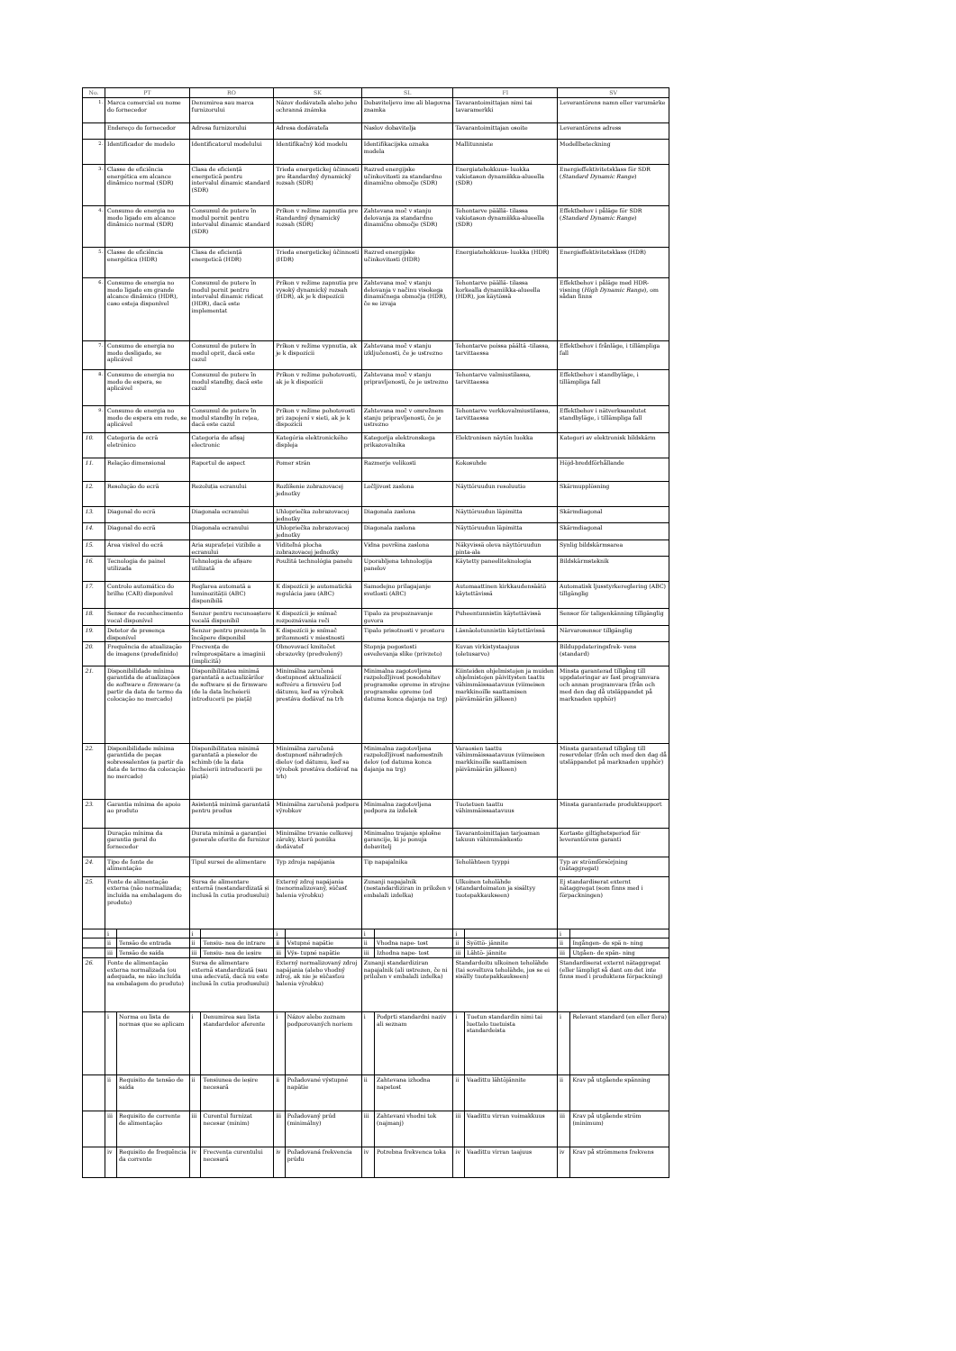| No. | PT | | RO | | SK | | SL | | FI | | SV | |
| --- | --- | --- | --- | --- | --- | --- | --- | --- | --- | --- | --- | --- |
| 1. | Marca comercial ou nome do fornecedor | | Denumirea sau marca furnizorului | | Názov dodávateľa alebo jeho ochranná známka | | Dobaviteljevo ime ali blagovna znamka | | Tavarantoimittajan nimi tai tavaramerkki | | Leverantörens namn eller varumärke | |
| | Endereço do fornecedor | | Adresa furnizorului | | Adresa dodávateľa | | Naslov dobavitelja | | Tavarantoimittajan osoite | | Leverantörens adress | |
| 2. | Identificador de modelo | | Identificatorul modelului | | Identifikačný kód modelu | | Identifikacijska oznaka modela | | Mallitunniste | | Modellbeteckning | |
| 3. | Classe de eficiência energética em alcance dinâmico normal (SDR) | | Clasa de eficiență energetică pentru intervalul dinamic standard (SDR) | | Trieda energetickej účinnosti pre štandardný dynamický rozsah (SDR) | | Razred energijske učinkovitosti za standardno dinamično območje (SDR) | | Energiatehokkuus- luokka vakiotason dynamiikka-alueella (SDR) | | Energieffektivitetsklass för SDR ( Standard Dynamic Range ) | |
| 4. | Consumo de energia no modo ligado em alcance dinâmico normal (SDR) | | Consumul de putere în modul pornit pentru intervalul dinamic standard (SDR) | | Príkon v režime zapnutia pre štandardný dynamický rozsah (SDR) | | Zahtevana moč v stanju delovanja za standardno dinamično območje (SDR) | | Tehontarve päällä- tilassa vakiotason dynamiikka-alueella (SDR) | | Effektbehov i påläge för SDR ( Standard Dynamic Range ) | |
| 5. | Classe de eficiência energética (HDR) | | Clasa de eficiență energetică (HDR) | | Trieda energetickej účinnosti (HDR) | | Razred energijske učinkovitosti (HDR) | | Energiatehokkuus- luokka (HDR) | | Energieffektivitetsklass (HDR) | |
| 6. | Consumo de energia no modo ligado em grande alcance dinâmico (HDR), caso esteja disponível | | Consumul de putere în modul pornit pentru intervalul dinamic ridicat (HDR), dacă este implementat | | Príkon v režime zapnutia pre vysoký dynamický rozsah (HDR), ak je k dispozícii | | Zahtevana moč v stanju delovanja v načinu visokega dinamičnega območja (HDR), če se izvaja | | Tehontarve päällä- tilassa korkealla dynamiikka-alueella (HDR), jos käytössä | | Effektbehov i påläge med HDR-visning ( High Dynamic Range ), om sådan finns | |
| 7. | Consumo de energia no modo desligado, se aplicável | | Consumul de putere în modul oprit, dacă este cazul | | Príkon v režime vypnutia, ak je k dispozícii | | Zahtevana moč v stanju izključenosti, če je ustrezno | | Tehontarve poissa päältä -tilassa, tarvittaessa | | Effektbehov i frånläge, i tillämpliga fall | |
| 8. | Consumo de energia no modo de espera, se aplicável | | Consumul de putere în modul standby, dacă este cazul | | Príkon v režime pohotovosti, ak je k dispozícii | | Zahtevana moč v stanju pripravljenosti, če je ustrezno | | Tehontarve valmiustilassa, tarvittaessa | | Effektbehov i standbyläge, i tillämpliga fall | |
| 9. | Consumo de energia no modo de espera em rede, se aplicável | | Consumul de putere în modul standby în rețea, dacă este cazul | | Príkon v režime pohotovosti pri zapojení v sieti, ak je k dispozícii | | Zahtevana moč v omrežnem stanju pripravljenosti, če je ustrezno | | Tehontarve verkkovalmiustilassa, tarvittaessa | | Effektbehov i nätverksanslutet standbyläge, i tillämpliga fall | |
| 10. | Categoria de ecrã eletrónico | | Categoria de afișaj electronic | | Kategória elektronického displeja | | Kategorija elektronskega prikazovalnika | | Elektronisen näytön luokka | | Kategori av elektronisk bildskärm | |
| 11. | Relação dimensional | | Raportul de aspect | | Pomer strán | | Razmerje velikosti | | Kokosuhde | | Höjd-breddförhållande | |
| 12. | Resolução do ecrã | | Rezoluția ecranului | | Rozlíšenie zobrazovacej jednotky | | Ločljivost zaslona | | Näyttöruudun resoluutio | | Skärmupplösning | |
| 13. | Diagonal do ecrã | | Diagonala ecranului | | Uhlopriečka zobrazovacej jednotky | | Diagonala zaslona | | Näyttöruudun läpimitta | | Skärmdiagonal | |
| 14. | Diagonal do ecrã | | Diagonala ecranului | | Uhlopriečka zobrazovacej jednotky | | Diagonala zaslona | | Näyttöruudun läpimitta | | Skärmdiagonal | |
| 15. | Área visível do ecrã | | Aria suprafeței vizibile a ecranului | | Viditeľná plocha zobrazovacej jednotky | | Vidna površina zaslona | | Näkyvissä oleva näyttöruudun pinta-ala | | Synlig bildskärmsarea | |
| 16. | Tecnologia de painel utilizada | | Tehnologia de afișare utilizată | | Použitá technológia panelu | | Uporabljena tehnologija panelov | | Käytetty paneeliteknologia | | Bildskärmsteknik | |
| 17. | Controlo automático do brilho (CAB) disponível | | Reglarea automată a luminozității (ABC) disponibilă | | K dispozícii je automatická regulácia jasu (ABC) | | Samodejno prilagajanje svetlosti (ABC) | | Automaattinen kirkkaudensäätö käytettävissä | | Automatisk ljusstyrkereglering (ABC) tillgänglig | |
| 18. | Sensor de reconhecimento vocal disponível | | Senzor pentru recunoaștere vocală disponibil | | K dispozícii je snímač rozpoznávania reči | | Tipalo za prepoznavanje govora | | Puheentunnistin käytettävissä | | Sensor för taligenkänning tillgänglig | |
| 19. | Detetor de presença disponível | | Senzor pentru prezența în încăpere disponibil | | K dispozícii je snímač prítomnosti v miestnosti | | Tipalo prisotnosti v prostoru | | Läsnäolotunnistin käytettävissä | | Närvarosensor tillgänglig | |
| 20. | Frequência de atualização de imagens (predefinido) | | Frecvența de reîmprospătare a imaginii (implicită) | | Obnovovací kmitočet obrazovky (predvolený) | | Stopnja pogostosti osveževanja slike (privzeto) | | Kuvan virkistystaajuus (oletusarvo) | | Bilduppdateringsfrek- vens (standard) | |
| 21. | Disponibilidade mínima garantida de atualizações de software e firmware (a partir da data de termo da colocação no mercado) | | Disponibilitatea minimă garantată a actualizărilor de software și de firmware (de la data încheierii introducerii pe piață) | | Minimálna zaručená dostupnosť aktualizácií softvéru a firmvéru [od dátumu, keď sa výrobok prestáva dodávať na trh | | Minimalna zagotovljena razpoložljivost posodobitev programske opreme in strojne programske opreme (od datuma konca dajanja na trg) | | Kiinteiden ohjelmistojen ja muiden ohjelmistojen päivitysten taattu vähimmäissaatavuus (viimeisen markkinoille saattamisen päivämäärän jälkeen) | | Minsta garanterad tillgång till uppdateringar av fast programvara och annan programvara (från och med den dag då utsläppandet på marknaden upphör) | |
| 22. | Disponibilidade mínima garantida de peças sobressalentes (a partir da data de termo da colocação no mercado) | | Disponibilitatea minimă garantată a pieselor de schimb (de la data încheierii introducerii pe piață) | | Minimálna zaručená dostupnosť náhradných dielov (od dátumu, keď sa výrobok prestáva dodávať na trh) | | Minimalna zagotovljena razpoložljivost nadomestnih delov (od datuma konca dajanja na trg) | | Varaosien taattu vähimmäissaatavuus (viimeisen markkinoille saattamisen päivämäärän jälkeen) | | Minsta garanterad tillgång till reservdelar (från och med den dag då utsläppandet på marknaden upphör) | |
| 23. | Garantia mínima de apoio ao produto | | Asistență minimă garantată pentru produs | | Minimálna zaručená podpora výrobkov | | Minimalna zagotovljena podpora za izdelek | | Tuotetuen taattu vähimmäissaatavuus | | Minsta garanterade produktsupport | |
| | Duração mínima da garantia geral do fornecedor | | Durata minimă a garanției generale oferite de furnizor | | Minimálne trvanie celkovej záruky, ktorú ponúka dodávateľ | | Minimalno trajanje splošne garancije, ki jo ponuja dobavitelj | | Tavarantoimittajan tarjoaman takuun vähimmäiskesto | | Kortaste giltighetsperiod för leverantörens garanti | |
| 24. | Tipo de fonte de alimentação | | Tipul sursei de alimentare | | Typ zdroja napájania | | Tip napajalnika | | Teholähteen tyyppi | | Typ av strömförsörjning (nätaggregat) | |
| 25. | Fonte de alimentação externa (não normalizada; incluída na embalagem do produto) | | Sursa de alimentare externă (nestandardizată și inclusă în cutia produsului) | | Externý zdroj napájania (nenormalizovaný, súčasť balenia výrobku) | | Zunanji napajalnik (nestandardiziran in priložen v embalaži izdelka) | | Ulkoinen teholähde (standardoimaton ja sisältyy tuotepakkaukseen) | | Ej standardiserat externt nätaggregat (som finns med i förpackningen) | |
| | i | | i | | i | | i | | i | | i | |
| | ii | Tensão de entrada | ii | Tensiu- nea de intrare | ii | Vstupné napätie | ii | Vhodna nape- tost | ii | Syöttö- jännite | ii | Ingången- de spä n- ning |
| | iii | Tensão de saída | iii | Tensiu- nea de ieșire | iii | Výs- tupné napätie | iii | Izhodna nape- tost | iii | Lähtö- jännite | iii | Utgåen- de spän- ning |
| 26. | Fonte de alimentação externa normalizada (ou adequada, se não incluída na embalagem do produto) | | Sursa de alimentare externă standardizată (sau una adecvată, dacă nu este inclusă în cutia produsului) | | Externý normalizovaný zdroj napájania (alebo vhodný zdroj, ak nie je súčasťou balenia výrobku) | | Zunanji standardiziran napajalnik (ali ustrezen, če ni priložen v embalaži izdelka) | | Standardoitu ulkoinen teholähde (tai soveltuva teholähde, jos se ei sisälly tuotepakkaukseen) | | Standardiserat externt nätaggregat (eller lämpligt så dant om det inte finns med i produktens förpackning) | |
| | i | Norma ou lista de normas que se aplicam | i | Denumirea sau lista standardelor aferente | i | Názov alebo zoznam podporovaných noriem | i | Podprti standardni naziv ali seznam | i | Tuetun standardin nimi tai luettelo tuetuista standardeista | i | Relevant standard (en eller flera) |
| | ii | Requisito de tensão de saída | ii | Tensiunea de ieșire necesară | ii | Požadované výstupné napätie | ii | Zahtevana izhodna napetost | ii | Vaadittu lähtöjännite | ii | Krav på utgående spänning |
| | iii | Requisito de corrente de alimentação | iii | Curentul furnizat necesar (minim) | iii | Požadovaný prúd (minimálny) | iii | Zahtevani vhodni tok (najmanj) | iii | Vaadittu virran voimakkuus | iii | Krav på utgående ström (minimum) |
| | iv | Requisito de frequência da corrente | iv | Frecvența curentului necesară | iv | Požadovaná frekvencia prúdu | iv | Potrebna frekvenca toka | iv | Vaadittu virran taajuus | iv | Krav på strömmens frekvens |